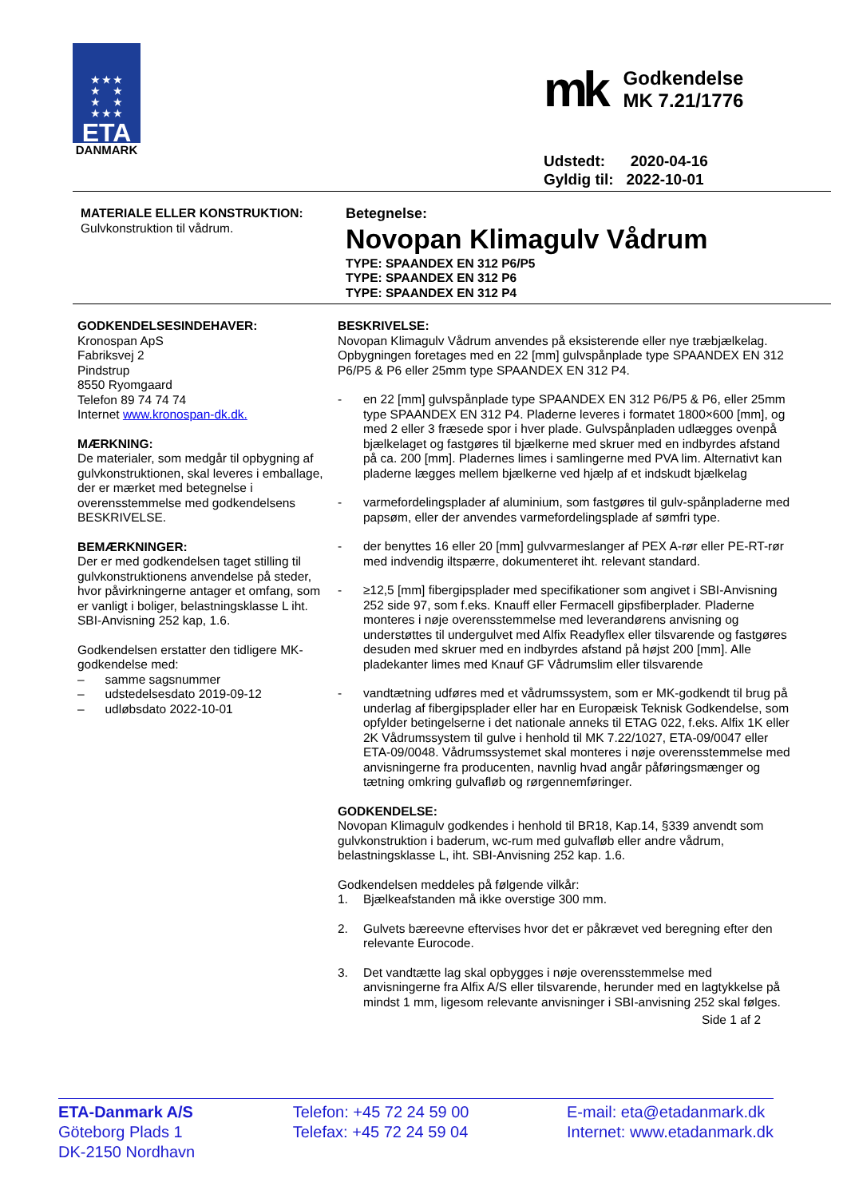★ ★ ★
★ ★
★ ★
★ ★ ★
ETA
DANMARK
mk
Godkendelse
MK 7.21/1776
Udstedt: 2020-04-16
Gyldig til: 2022-10-01
MATERIALE ELLER KONSTRUKTION:
Gulvkonstruktion til vådrum.
Betegnelse:
Novopan Klimagulv Vådrum
TYPE: SPAANDEX EN 312 P6/P5
TYPE: SPAANDEX EN 312 P6
TYPE: SPAANDEX EN 312 P4
GODKENDELSESINDEHAVER:
Kronospan ApS
Fabriksvej 2
Pindstrup
8550 Ryomgaard
Telefon 89 74 74 74
Internet www.kronospan-dk.dk.
MÆRKNING:
De materialer, som medgår til opbygning af gulvkonstruktionen, skal leveres i emballage, der er mærket med betegnelse i overensstemmelse med godkendelsens BESKRIVELSE.
BEMÆRKNINGER:
Der er med godkendelsen taget stilling til gulvkonstruktionens anvendelse på steder, hvor påvirkningerne antager et omfang, som er vanligt i boliger, belastningsklasse L iht. SBI-Anvisning 252 kap, 1.6.
Godkendelsen erstatter den tidligere MK-godkendelse med:
– samme sagsnummer
– udstedelsesdato 2019-09-12
– udløbsdato 2022-10-01
BESKRIVELSE:
Novopan Klimagulv Vådrum anvendes på eksisterende eller nye træbjælkelag. Opbygningen foretages med en 22 [mm] gulvspånplade type SPAANDEX EN 312 P6/P5 & P6 eller 25mm type SPAANDEX EN 312 P4.
- en 22 [mm] gulvspånplade type SPAANDEX EN 312 P6/P5 & P6, eller 25mm type SPAANDEX EN 312 P4. Pladerne leveres i formatet 1800×600 [mm], og med 2 eller 3 fræsede spor i hver plade. Gulvspånpladen udlægges ovenpå bjælkelaget og fastgøres til bjælkerne med skruer med en indbyrdes afstand på ca. 200 [mm]. Pladernes limes i samlingerne med PVA lim. Alternativt kan pladerne lægges mellem bjælkerne ved hjælp af et indskudt bjælkelag
- varmefordelingsplader af aluminium, som fastgøres til gulv-spånpladerne med papsøm, eller der anvendes varmefordelingsplade af sømfri type.
- der benyttes 16 eller 20 [mm] gulvvarmeslanger af PEX A-rør eller PE-RT-rør med indvendig iltspærre, dokumenteret iht. relevant standard.
- ≥12,5 [mm] fibergipsplader med specifikationer som angivet i SBI-Anvisning 252 side 97, som f.eks. Knauff eller Fermacell gipsfiberplader. Pladerne monteres i nøje overensstemmelse med leverandørens anvisning og understøttes til undergulvet med Alfix Readyflex eller tilsvarende og fastgøres desuden med skruer med en indbyrdes afstand på højst 200 [mm]. Alle pladekanter limes med Knauf GF Vådrumslim eller tilsvarende
- vandtætning udføres med et vådrumssystem, som er MK-godkendt til brug på underlag af fibergipsplader eller har en Europæisk Teknisk Godkendelse, som opfylder betingelserne i det nationale anneks til ETAG 022, f.eks. Alfix 1K eller 2K Vådrumssystem til gulve i henhold til MK 7.22/1027, ETA-09/0047 eller ETA-09/0048. Vådrumssystemet skal monteres i nøje overensstemmelse med anvisningerne fra producenten, navnlig hvad angår påføringsmænger og tætning omkring gulvafløb og rørgennemføringer.
GODKENDELSE:
Novopan Klimagulv godkendes i henhold til BR18, Kap.14, §339 anvendt som gulvkonstruktion i baderum, wc-rum med gulvafløb eller andre vådrum, belastningsklasse L, iht. SBI-Anvisning 252 kap. 1.6.
Godkendelsen meddeles på følgende vilkår:
1. Bjælkeafstanden må ikke overstige 300 mm.
2. Gulvets bæreevne eftervises hvor det er påkrævet ved beregning efter den relevante Eurocode.
3. Det vandtætte lag skal opbygges i nøje overensstemmelse med anvisningerne fra Alfix A/S eller tilsvarende, herunder med en lagtykkelse på mindst 1 mm, ligesom relevante anvisninger i SBI-anvisning 252 skal følges.
Side 1 af 2
ETA-Danmark A/S
Göteborg Plads 1
DK-2150 Nordhavn
Telefon: +45 72 24 59 00
Telefax: +45 72 24 59 04
E-mail: eta@etadanmark.dk
Internet: www.etadanmark.dk